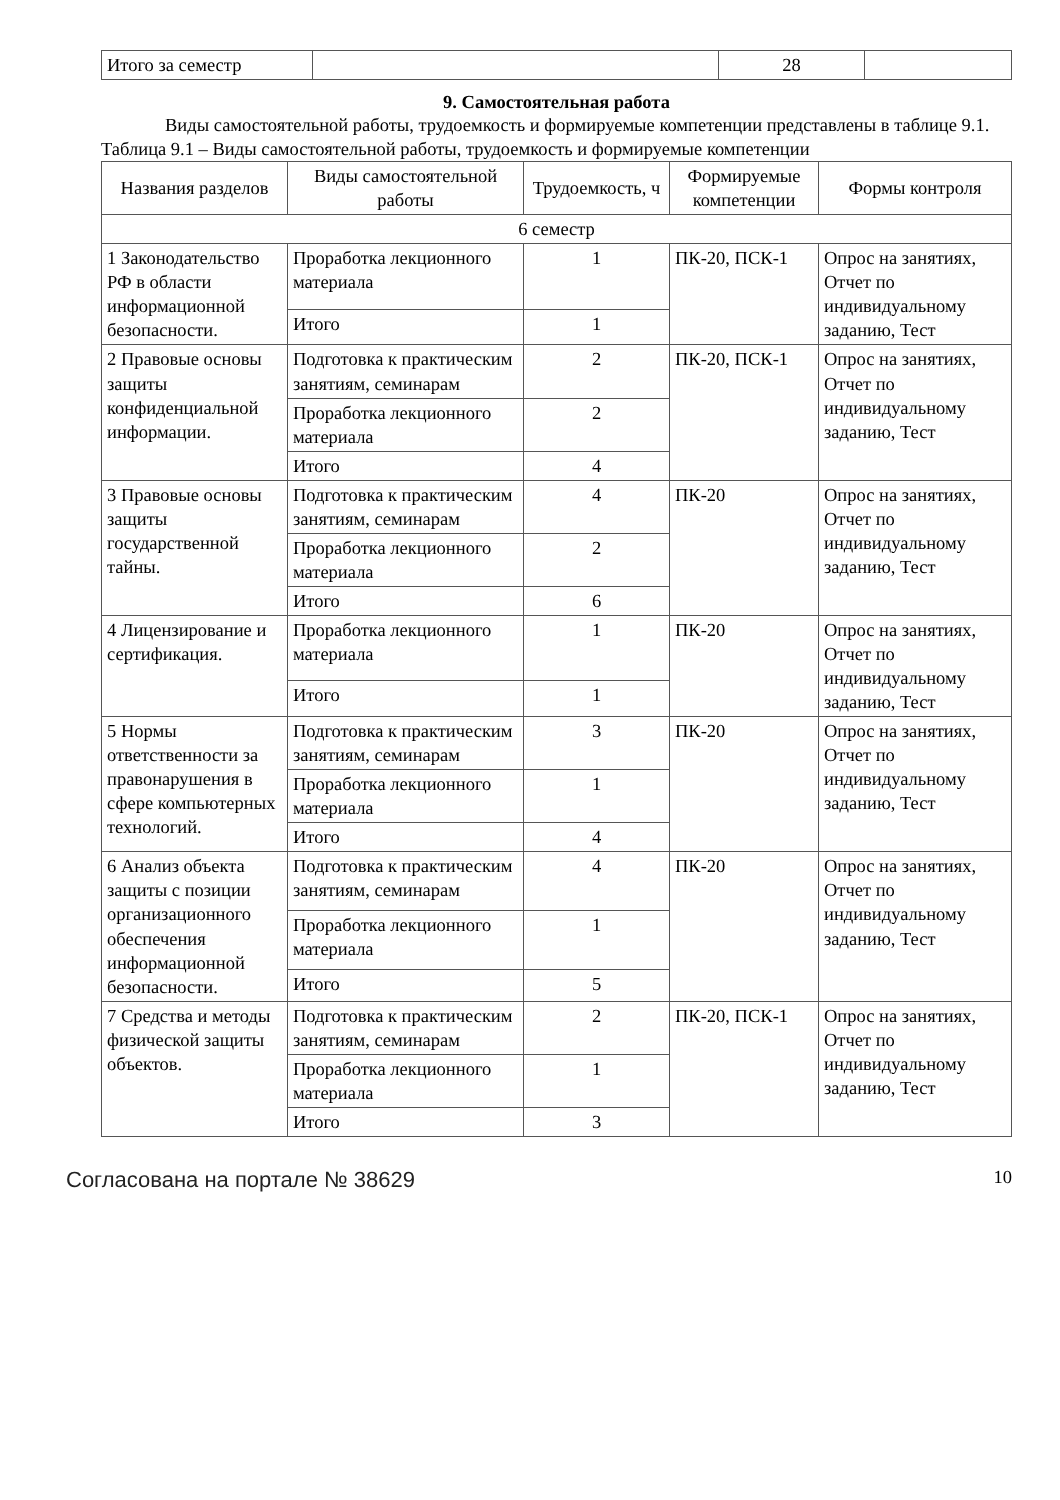| Итого за семестр | | 28 | |
9. Самостоятельная работа
Виды самостоятельной работы, трудоемкость и формируемые компетенции представлены в таблице 9.1.
Таблица 9.1 – Виды самостоятельной работы, трудоемкость и формируемые компетенции
| Названия разделов | Виды самостоятельной работы | Трудоемкость, ч | Формируемые компетенции | Формы контроля |
| --- | --- | --- | --- | --- |
| 6 семестр | | | | |
| 1 Законодательство РФ в области информационной безопасности. | Проработка лекционного материала | 1 | ПК-20, ПСК-1 | Опрос на занятиях, Отчет по индивидуальному заданию, Тест |
| | Итого | 1 | | |
| 2 Правовые основы защиты конфиденциальной информации. | Подготовка к практическим занятиям, семинарам | 2 | ПК-20, ПСК-1 | Опрос на занятиях, Отчет по индивидуальному заданию, Тест |
| | Проработка лекционного материала | 2 | | |
| | Итого | 4 | | |
| 3 Правовые основы защиты государственной тайны. | Подготовка к практическим занятиям, семинарам | 4 | ПК-20 | Опрос на занятиях, Отчет по индивидуальному заданию, Тест |
| | Проработка лекционного материала | 2 | | |
| | Итого | 6 | | |
| 4 Лицензирование и сертификация. | Проработка лекционного материала | 1 | ПК-20 | Опрос на занятиях, Отчет по индивидуальному заданию, Тест |
| | Итого | 1 | | |
| 5 Нормы ответственности за правонарушения в сфере компьютерных технологий. | Подготовка к практическим занятиям, семинарам | 3 | ПК-20 | Опрос на занятиях, Отчет по индивидуальному заданию, Тест |
| | Проработка лекционного материала | 1 | | |
| | Итого | 4 | | |
| 6 Анализ объекта защиты с позиции организационного обеспечения информационной безопасности. | Подготовка к практическим занятиям, семинарам | 4 | ПК-20 | Опрос на занятиях, Отчет по индивидуальному заданию, Тест |
| | Проработка лекционного материала | 1 | | |
| | Итого | 5 | | |
| 7 Средства и методы физической защиты объектов. | Подготовка к практическим занятиям, семинарам | 2 | ПК-20, ПСК-1 | Опрос на занятиях, Отчет по индивидуальному заданию, Тест |
| | Проработка лекционного материала | 1 | | |
| | Итого | 3 | | |
Согласована на портале № 38629
10